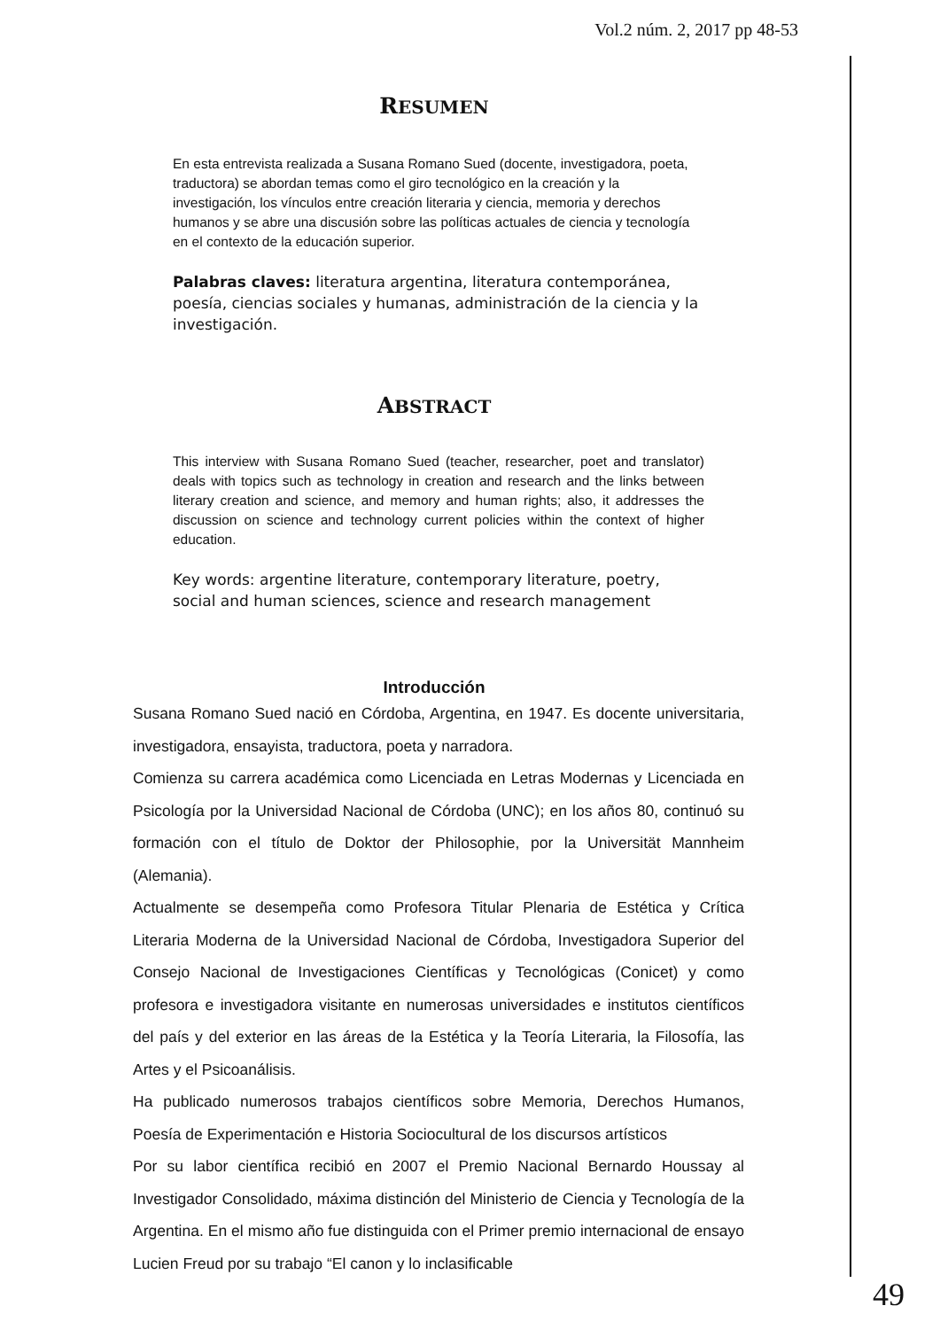Vol.2 núm. 2, 2017 pp 48-53
RESUMEN
En esta entrevista realizada a Susana Romano Sued (docente, investigadora, poeta, traductora) se abordan temas como el giro tecnológico en la creación y la investigación, los vínculos entre creación literaria y ciencia, memoria y derechos humanos y se abre una discusión sobre las políticas actuales de ciencia y tecnología en el contexto de la educación superior.
Palabras claves: literatura argentina, literatura contemporánea, poesía, ciencias sociales y humanas, administración de la ciencia y la investigación.
ABSTRACT
This interview with Susana Romano Sued (teacher, researcher, poet and translator) deals with topics such as technology in creation and research and the links between literary creation and science, and memory and human rights; also, it addresses the discussion on science and technology current policies within the context of higher education.
Key words: argentine literature, contemporary literature, poetry, social and human sciences, science and research management
Introducción
Susana Romano Sued nació en Córdoba, Argentina, en 1947. Es docente universitaria, investigadora, ensayista, traductora, poeta y narradora.
Comienza su carrera académica como Licenciada en Letras Modernas y Licenciada en Psicología por la Universidad Nacional de Córdoba (UNC); en los años 80, continuó su formación con el título de Doktor der Philosophie, por la Universität Mannheim (Alemania).
Actualmente se desempeña como Profesora Titular Plenaria de Estética y Crítica Literaria Moderna de la Universidad Nacional de Córdoba, Investigadora Superior del Consejo Nacional de Investigaciones Científicas y Tecnológicas (Conicet) y como profesora e investigadora visitante en numerosas universidades e institutos científicos del país y del exterior en las áreas de la Estética y la Teoría Literaria, la Filosofía, las Artes y el Psicoanálisis.
Ha publicado numerosos trabajos científicos sobre Memoria, Derechos Humanos, Poesía de Experimentación e Historia Sociocultural de los discursos artísticos
Por su labor científica recibió en 2007 el Premio Nacional Bernardo Houssay al Investigador Consolidado, máxima distinción del Ministerio de Ciencia y Tecnología de la Argentina. En el mismo año fue distinguida con el Primer premio internacional de ensayo Lucien Freud por su trabajo “El canon y lo inclasificable
49